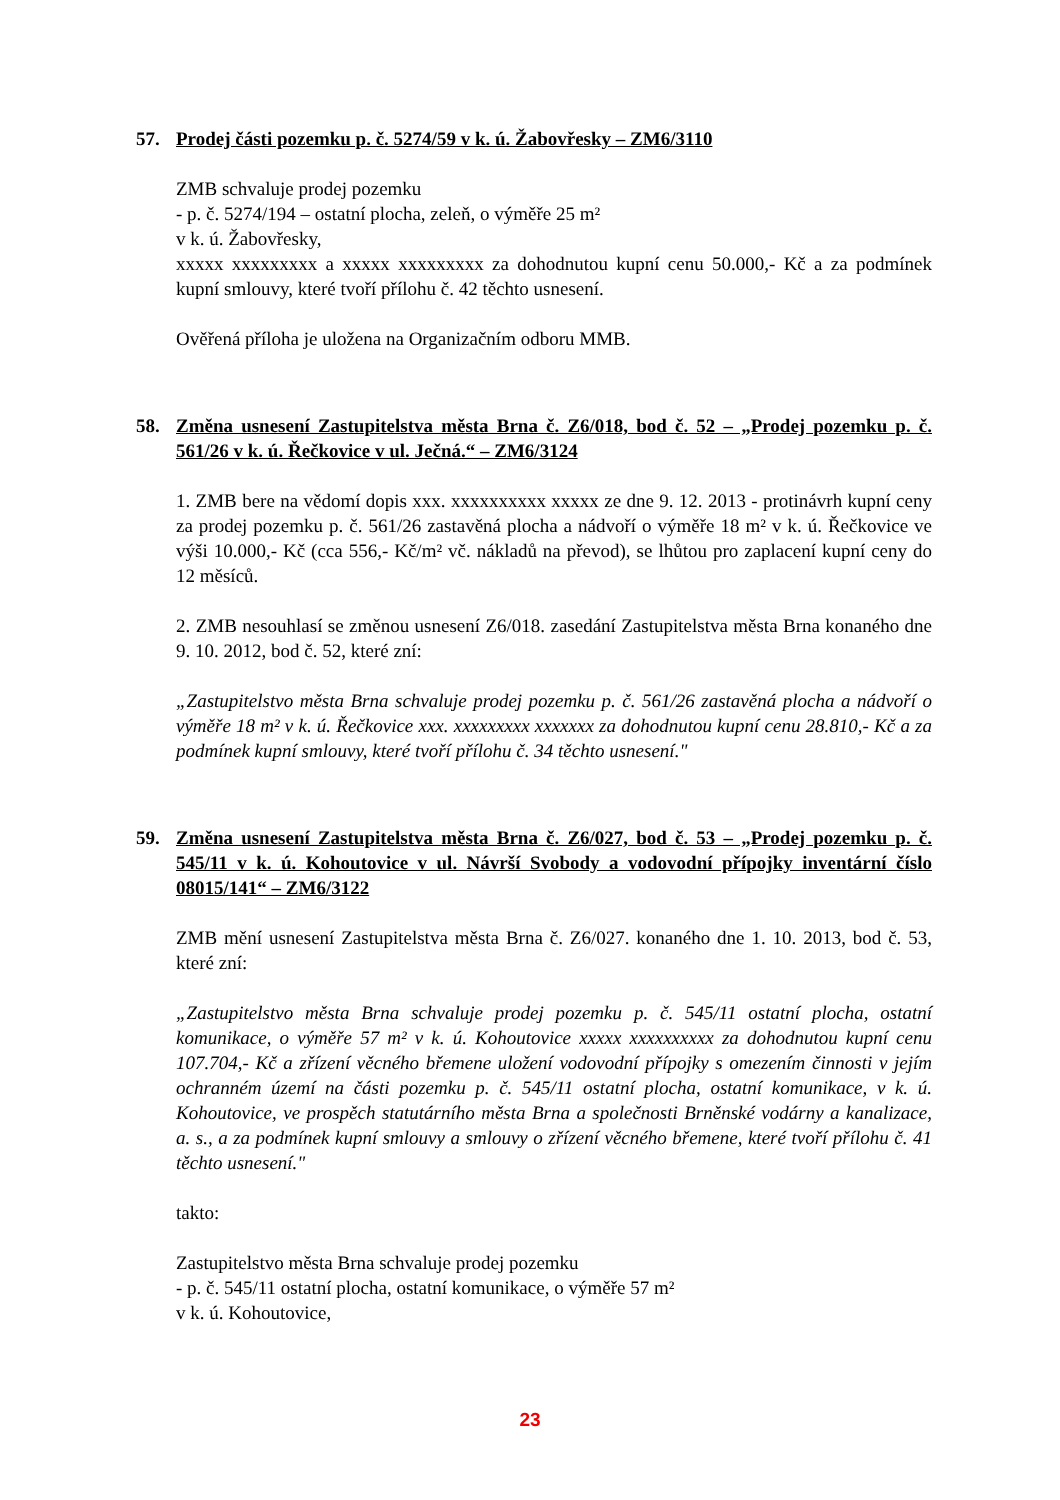57. Prodej části pozemku p. č. 5274/59 v k. ú. Žabovřesky – ZM6/3110
ZMB schvaluje prodej pozemku
- p. č. 5274/194 – ostatní plocha, zeleň, o výměře 25 m²
v k. ú. Žabovřesky,
xxxxx xxxxxxxxx a xxxxx xxxxxxxxx za dohodnutou kupní cenu 50.000,- Kč a za podmínek kupní smlouvy, které tvoří přílohu č. 42 těchto usnesení.
Ověřená příloha je uložena na Organizačním odboru MMB.
58. Změna usnesení Zastupitelstva města Brna č. Z6/018, bod č. 52 – „Prodej pozemku p. č. 561/26 v k. ú. Řečkovice v ul. Ječná.“ – ZM6/3124
1. ZMB bere na vědomí dopis xxx. xxxxxxxxxx xxxxx ze dne 9. 12. 2013 - protinávrh kupní ceny za prodej pozemku p. č. 561/26 zastavěná plocha a nádvoří o výměře 18 m² v k. ú. Řečkovice ve výši 10.000,- Kč (cca 556,- Kč/m² vč. nákladů na převod), se lhůtou pro zaplacení kupní ceny do 12 měsíců.
2. ZMB nesouhlasí se změnou usnesení Z6/018. zasedání Zastupitelstva města Brna konaného dne 9. 10. 2012, bod č. 52, které zní:
„Zastupitelstvo města Brna schvaluje prodej pozemku p. č. 561/26 zastavěná plocha a nádvoří o výměře 18 m² v k. ú. Řečkovice xxx. xxxxxxxxx xxxxxxx za dohodnutou kupní cenu 28.810,- Kč a za podmínek kupní smlouvy, které tvoří přílohu č. 34 těchto usnesení."
59. Změna usnesení Zastupitelstva města Brna č. Z6/027, bod č. 53 – „Prodej pozemku p. č. 545/11 v k. ú. Kohoutovice v ul. Návrší Svobody a vodovodní přípojky inventární číslo 08015/141“ – ZM6/3122
ZMB mění usnesení Zastupitelstva města Brna č. Z6/027. konaného dne 1. 10. 2013, bod č. 53, které zní:
„Zastupitelstvo města Brna schvaluje prodej pozemku p. č. 545/11 ostatní plocha, ostatní komunikace, o výměře 57 m² v k. ú. Kohoutovice xxxxx xxxxxxxxxx za dohodnutou kupní cenu 107.704,- Kč a zřízení věcného břemene uložení vodovodní přípojky s omezením činnosti v jejím ochranném území na části pozemku p. č. 545/11 ostatní plocha, ostatní komunikace, v k. ú. Kohoutovice, ve prospěch statutárního města Brna a společnosti Brněnské vodárny a kanalizace, a. s., a za podmínek kupní smlouvy a smlouvy o zřízení věcného břemene, které tvoří přílohu č. 41 těchto usnesení."
takto:
Zastupitelstvo města Brna schvaluje prodej pozemku
- p. č. 545/11 ostatní plocha, ostatní komunikace, o výměře 57 m²
v k. ú. Kohoutovice,
23